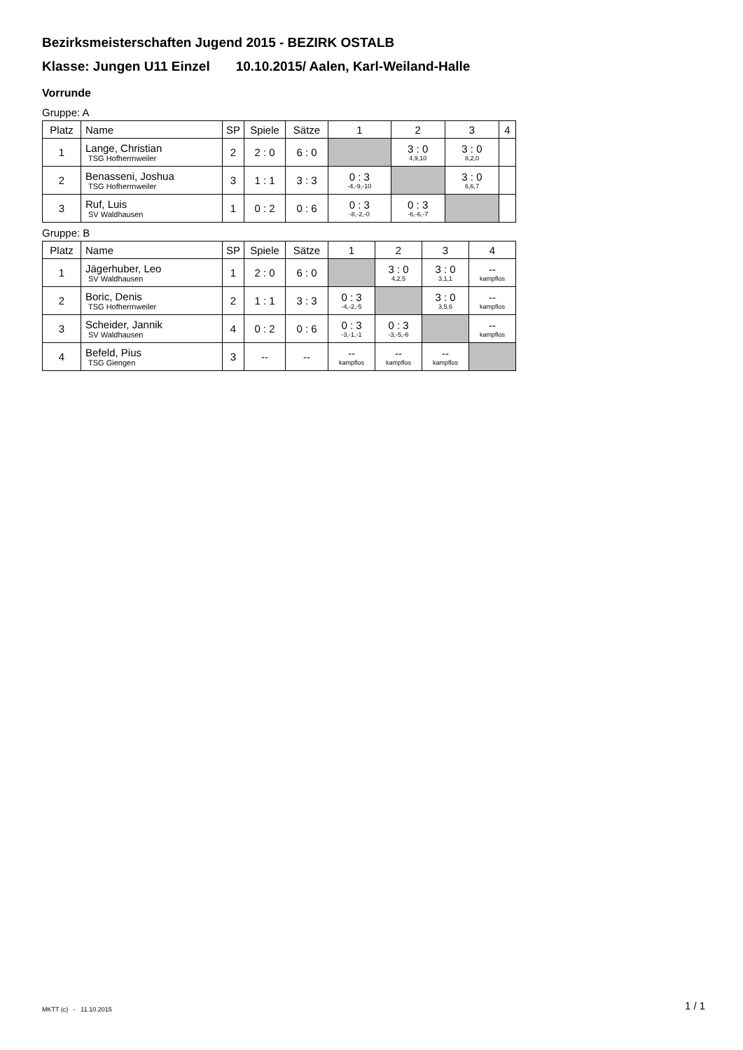Bezirksmeisterschaften Jugend 2015 - BEZIRK OSTALB
Klasse: Jungen U11 Einzel 10.10.2015/ Aalen, Karl-Weiland-Halle
Vorrunde
Gruppe: A
| Platz | Name | SP | Spiele | Sätze | 1 | 2 | 3 | 4 |
| --- | --- | --- | --- | --- | --- | --- | --- | --- |
| 1 | Lange, Christian TSG Hofherrnweiler | 2 | 2 : 0 | 6 : 0 | | 3 : 0 4,9,10 | 3 : 0 8,2,0 | |
| 2 | Benasseni, Joshua TSG Hofherrnweiler | 3 | 1 : 1 | 3 : 3 | 0 : 3 -4,-9,-10 | | 3 : 0 6,6,7 | |
| 3 | Ruf, Luis SV Waldhausen | 1 | 0 : 2 | 0 : 6 | 0 : 3 -8,-2,-0 | 0 : 3 -6,-6,-7 | | |
Gruppe: B
| Platz | Name | SP | Spiele | Sätze | 1 | 2 | 3 | 4 |
| --- | --- | --- | --- | --- | --- | --- | --- | --- |
| 1 | Jägerhuber, Leo SV Waldhausen | 1 | 2 : 0 | 6 : 0 | | 3 : 0 4,2,5 | 3 : 0 3,1,1 | -- kampflos |
| 2 | Boric, Denis TSG Hofherrnweiler | 2 | 1 : 1 | 3 : 3 | 0 : 3 -4,-2,-5 | | 3 : 0 3,5,6 | -- kampflos |
| 3 | Scheider, Jannik SV Waldhausen | 4 | 0 : 2 | 0 : 6 | 0 : 3 -3,-1,-1 | 0 : 3 -3,-5,-6 | | -- kampflos |
| 4 | Befeld, Pius TSG Giengen | 3 | -- | -- | -- kampflos | -- kampflos | -- kampflos | |
MKTT (c) - 11.10.2015 1 / 1